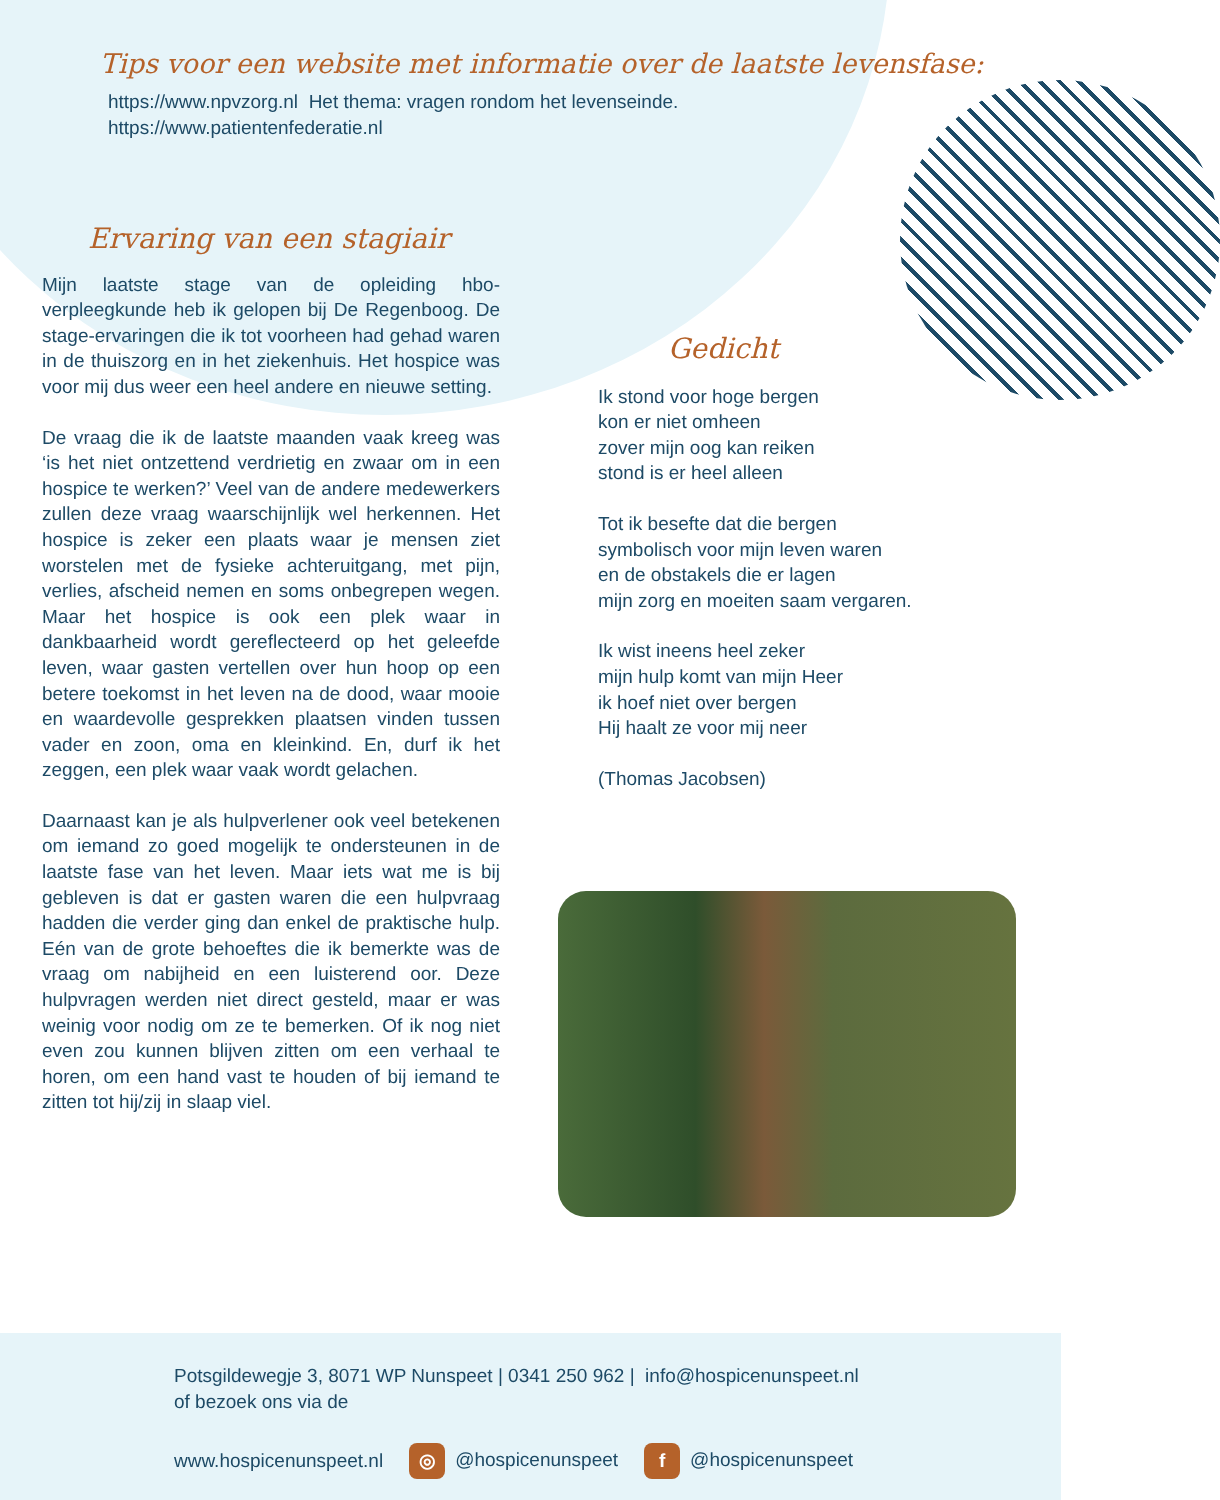Tips voor een website met informatie over de laatste levensfase:
https://www.npvzorg.nl Het thema: vragen rondom het levenseinde.
https://www.patientenfederatie.nl
Ervaring van een stagiair
Mijn laatste stage van de opleiding hbo-verpleegkunde heb ik gelopen bij De Regenboog. De stage-ervaringen die ik tot voorheen had gehad waren in de thuiszorg en in het ziekenhuis. Het hospice was voor mij dus weer een heel andere en nieuwe setting.
De vraag die ik de laatste maanden vaak kreeg was ‘is het niet ontzettend verdrietig en zwaar om in een hospice te werken?’ Veel van de andere medewerkers zullen deze vraag waarschijnlijk wel herkennen. Het hospice is zeker een plaats waar je mensen ziet worstelen met de fysieke achteruitgang, met pijn, verlies, afscheid nemen en soms onbegrepen wegen. Maar het hospice is ook een plek waar in dankbaarheid wordt gereflecteerd op het geleefde leven, waar gasten vertellen over hun hoop op een betere toekomst in het leven na de dood, waar mooie en waardevolle gesprekken plaatsen vinden tussen vader en zoon, oma en kleinkind. En, durf ik het zeggen, een plek waar vaak wordt gelachen.
Daarnaast kan je als hulpverlener ook veel betekenen om iemand zo goed mogelijk te ondersteunen in de laatste fase van het leven. Maar iets wat me is bij gebleven is dat er gasten waren die een hulpvraag hadden die verder ging dan enkel de praktische hulp. Eén van de grote behoeftes die ik bemerkte was de vraag om nabijheid en een luisterend oor. Deze hulpvragen werden niet direct gesteld, maar er was weinig voor nodig om ze te bemerken. Of ik nog niet even zou kunnen blijven zitten om een verhaal te horen, om een hand vast te houden of bij iemand te zitten tot hij/zij in slaap viel.
Gedicht
Ik stond voor hoge bergen
kon er niet omheen
zover mijn oog kan reiken
stond is er heel alleen
Tot ik besefte dat die bergen
symbolisch voor mijn leven waren
en de obstakels die er lagen
mijn zorg en moeiten saam vergaren.
Ik wist ineens heel zeker
mijn hulp komt van mijn Heer
ik hoef niet over bergen
Hij haalt ze voor mij neer
(Thomas Jacobsen)
Potsgildewegje 3, 8071 WP Nunspeet | 0341 250 962 | info@hospicenunspeet.nl
of bezoek ons via de
www.hospicenunspeet.nl ◎ @hospicenunspeet f @hospicenunspeet